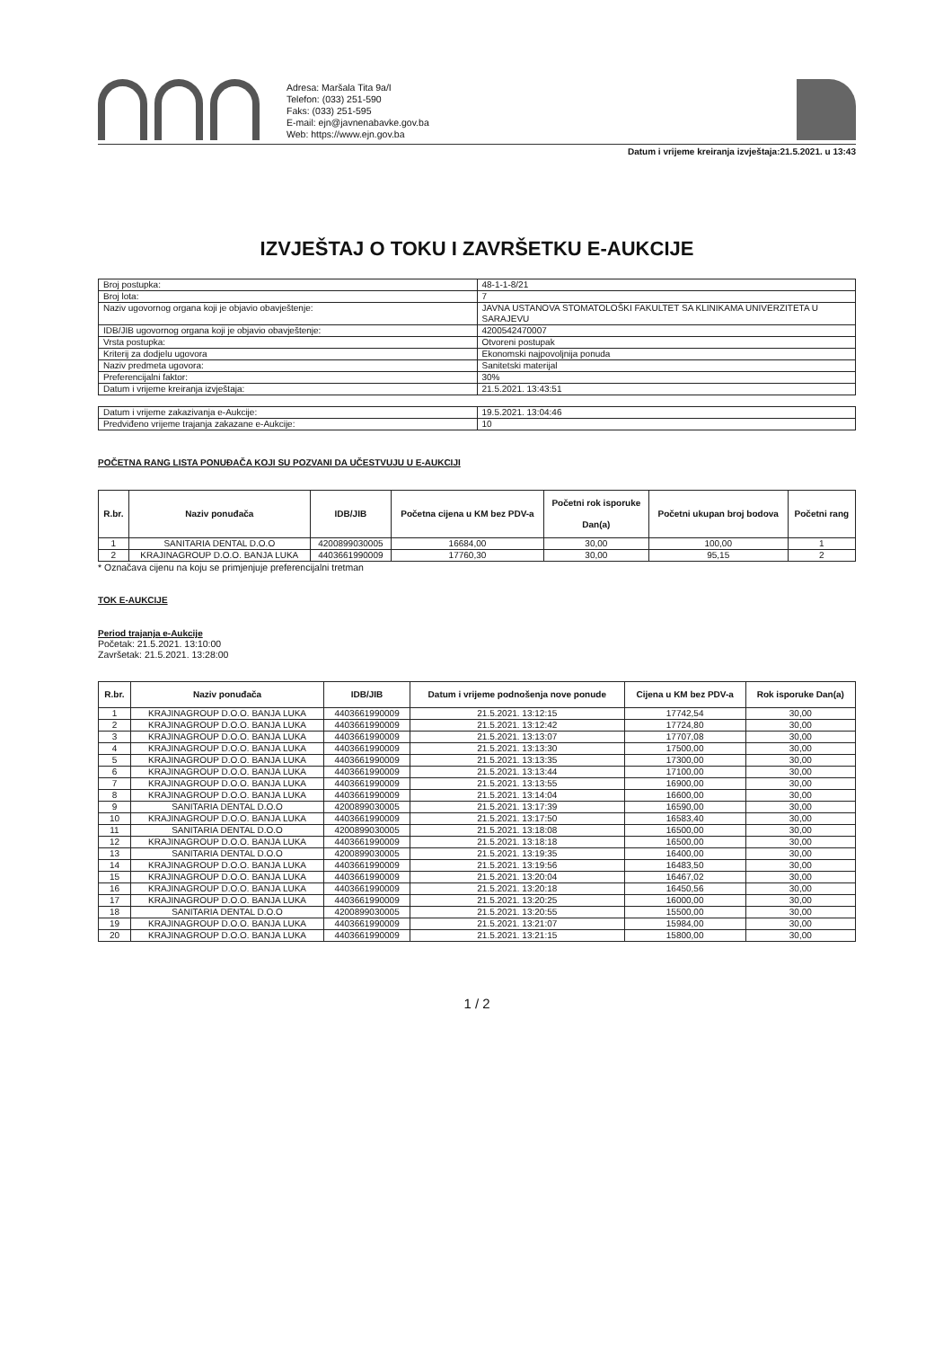Adresa: Maršala Tita 9a/I
Telefon: (033) 251-590
Faks: (033) 251-595
E-mail: ejn@javnenabavke.gov.ba
Web: https://www.ejn.gov.ba
Datum i vrijeme kreiranja izvještaja:21.5.2021. u 13:43
IZVJEŠTAJ O TOKU I ZAVRŠETKU E-AUKCIJE
| Broj postupka: | 48-1-1-8/21 |
| Broj lota: | 7 |
| Naziv ugovornog organa koji je objavio obavještenje: | JAVNA USTANOVA STOMATOLOŠKI FAKULTET SA KLINIKAMA UNIVERZITETA U SARAJEVU |
| IDB/JIB ugovornog organa koji je objavio obavještenje: | 4200542470007 |
| Vrsta postupka: | Otvoreni postupak |
| Kriterij za dodjelu ugovora | Ekonomski najpovoljnija ponuda |
| Naziv predmeta ugovora: | Sanitetski materijal |
| Preferencijalni faktor: | 30% |
| Datum i vrijeme kreiranja izvještaja: | 21.5.2021. 13:43:51 |
| Datum i vrijeme zakazivanja e-Aukcije: | 19.5.2021. 13:04:46 |
| Predviđeno vrijeme trajanja zakazane e-Aukcije: | 10 |
POČETNA RANG LISTA PONUĐAČA KOJI SU POZVANI DA UČESTVUJU U E-AUKCIJI
| R.br. | Naziv ponuđača | IDB/JIB | Početna cijena u KM bez PDV-a | Početni rok isporuke Dan(a) | Početni ukupan broj bodova | Početni rang |
| --- | --- | --- | --- | --- | --- | --- |
| 1 | SANITARIA DENTAL D.O.O | 4200899030005 | 16684,00 | 30,00 | 100,00 | 1 |
| 2 | KRAJINAGROUP D.O.O. BANJA LUKA | 4403661990009 | 17760,30 | 30,00 | 95,15 | 2 |
* Označava cijenu na koju se primjenjuje preferencijalni tretman
TOK E-AUKCIJE
Period trajanja e-Aukcije
Početak: 21.5.2021. 13:10:00
Završetak: 21.5.2021. 13:28:00
| R.br. | Naziv ponuđača | IDB/JIB | Datum i vrijeme podnošenja nove ponude | Cijena u KM bez PDV-a | Rok isporuke Dan(a) |
| --- | --- | --- | --- | --- | --- |
| 1 | KRAJINAGROUP D.O.O. BANJA LUKA | 4403661990009 | 21.5.2021. 13:12:15 | 17742,54 | 30,00 |
| 2 | KRAJINAGROUP D.O.O. BANJA LUKA | 4403661990009 | 21.5.2021. 13:12:42 | 17724,80 | 30,00 |
| 3 | KRAJINAGROUP D.O.O. BANJA LUKA | 4403661990009 | 21.5.2021. 13:13:07 | 17707,08 | 30,00 |
| 4 | KRAJINAGROUP D.O.O. BANJA LUKA | 4403661990009 | 21.5.2021. 13:13:30 | 17500,00 | 30,00 |
| 5 | KRAJINAGROUP D.O.O. BANJA LUKA | 4403661990009 | 21.5.2021. 13:13:35 | 17300,00 | 30,00 |
| 6 | KRAJINAGROUP D.O.O. BANJA LUKA | 4403661990009 | 21.5.2021. 13:13:44 | 17100,00 | 30,00 |
| 7 | KRAJINAGROUP D.O.O. BANJA LUKA | 4403661990009 | 21.5.2021. 13:13:55 | 16900,00 | 30,00 |
| 8 | KRAJINAGROUP D.O.O. BANJA LUKA | 4403661990009 | 21.5.2021. 13:14:04 | 16600,00 | 30,00 |
| 9 | SANITARIA DENTAL D.O.O | 4200899030005 | 21.5.2021. 13:17:39 | 16590,00 | 30,00 |
| 10 | KRAJINAGROUP D.O.O. BANJA LUKA | 4403661990009 | 21.5.2021. 13:17:50 | 16583,40 | 30,00 |
| 11 | SANITARIA DENTAL D.O.O | 4200899030005 | 21.5.2021. 13:18:08 | 16500,00 | 30,00 |
| 12 | KRAJINAGROUP D.O.O. BANJA LUKA | 4403661990009 | 21.5.2021. 13:18:18 | 16500,00 | 30,00 |
| 13 | SANITARIA DENTAL D.O.O | 4200899030005 | 21.5.2021. 13:19:35 | 16400,00 | 30,00 |
| 14 | KRAJINAGROUP D.O.O. BANJA LUKA | 4403661990009 | 21.5.2021. 13:19:56 | 16483,50 | 30,00 |
| 15 | KRAJINAGROUP D.O.O. BANJA LUKA | 4403661990009 | 21.5.2021. 13:20:04 | 16467,02 | 30,00 |
| 16 | KRAJINAGROUP D.O.O. BANJA LUKA | 4403661990009 | 21.5.2021. 13:20:18 | 16450,56 | 30,00 |
| 17 | KRAJINAGROUP D.O.O. BANJA LUKA | 4403661990009 | 21.5.2021. 13:20:25 | 16000,00 | 30,00 |
| 18 | SANITARIA DENTAL D.O.O | 4200899030005 | 21.5.2021. 13:20:55 | 15500,00 | 30,00 |
| 19 | KRAJINAGROUP D.O.O. BANJA LUKA | 4403661990009 | 21.5.2021. 13:21:07 | 15984,00 | 30,00 |
| 20 | KRAJINAGROUP D.O.O. BANJA LUKA | 4403661990009 | 21.5.2021. 13:21:15 | 15800,00 | 30,00 |
1 / 2